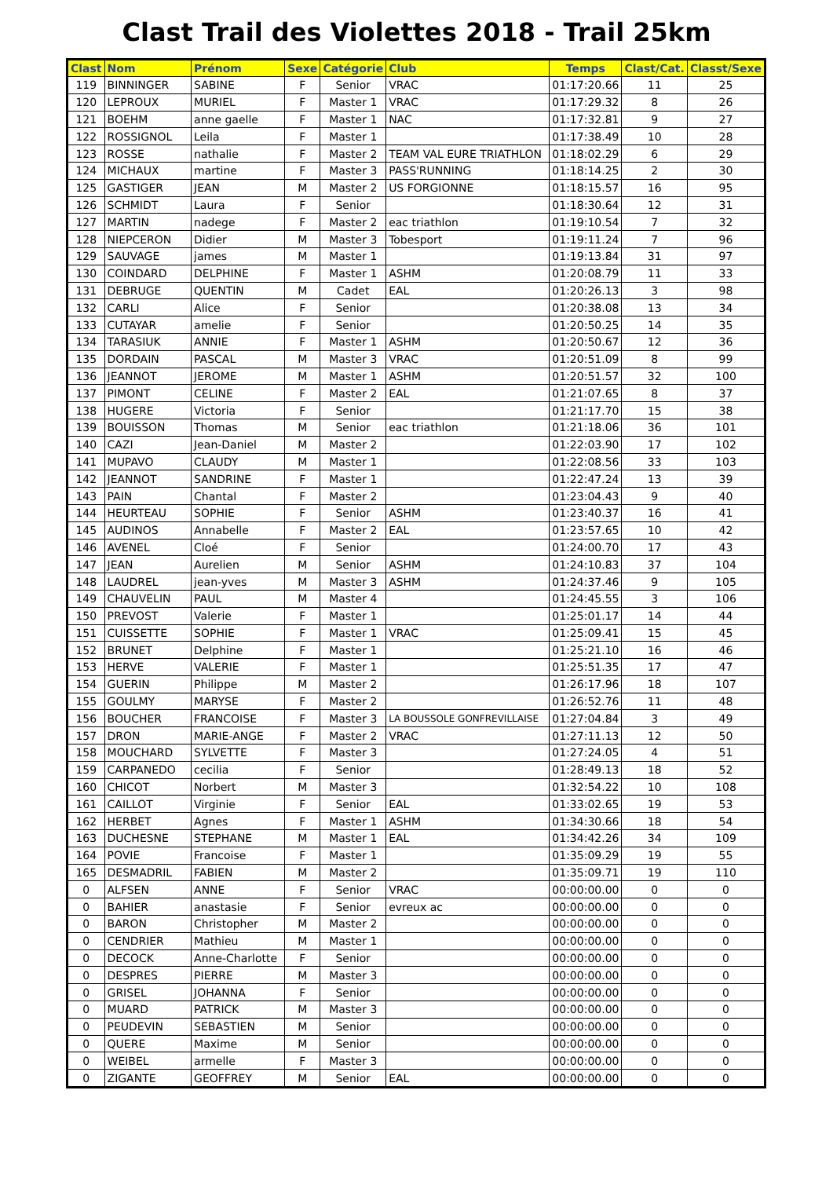Clast Trail des Violettes 2018 - Trail 25km
| Clast | Nom | Prénom | Sexe | Catégorie | Club | Temps | Clast/Cat. | Classt/Sexe |
| --- | --- | --- | --- | --- | --- | --- | --- | --- |
| 119 | BINNINGER | SABINE | F | Senior | VRAC | 01:17:20.66 | 11 | 25 |
| 120 | LEPROUX | MURIEL | F | Master 1 | VRAC | 01:17:29.32 | 8 | 26 |
| 121 | BOEHM | anne gaelle | F | Master 1 | NAC | 01:17:32.81 | 9 | 27 |
| 122 | ROSSIGNOL | Leila | F | Master 1 | | 01:17:38.49 | 10 | 28 |
| 123 | ROSSE | nathalie | F | Master 2 | TEAM VAL EURE TRIATHLON | 01:18:02.29 | 6 | 29 |
| 124 | MICHAUX | martine | F | Master 3 | PASS'RUNNING | 01:18:14.25 | 2 | 30 |
| 125 | GASTIGER | JEAN | M | Master 2 | US FORGIONNE | 01:18:15.57 | 16 | 95 |
| 126 | SCHMIDT | Laura | F | Senior | | 01:18:30.64 | 12 | 31 |
| 127 | MARTIN | nadege | F | Master 2 | eac triathlon | 01:19:10.54 | 7 | 32 |
| 128 | NIEPCERON | Didier | M | Master 3 | Tobesport | 01:19:11.24 | 7 | 96 |
| 129 | SAUVAGE | james | M | Master 1 | | 01:19:13.84 | 31 | 97 |
| 130 | COINDARD | DELPHINE | F | Master 1 | ASHM | 01:20:08.79 | 11 | 33 |
| 131 | DEBRUGE | QUENTIN | M | Cadet | EAL | 01:20:26.13 | 3 | 98 |
| 132 | CARLI | Alice | F | Senior | | 01:20:38.08 | 13 | 34 |
| 133 | CUTAYAR | amelie | F | Senior | | 01:20:50.25 | 14 | 35 |
| 134 | TARASIUK | ANNIE | F | Master 1 | ASHM | 01:20:50.67 | 12 | 36 |
| 135 | DORDAIN | PASCAL | M | Master 3 | VRAC | 01:20:51.09 | 8 | 99 |
| 136 | JEANNOT | JEROME | M | Master 1 | ASHM | 01:20:51.57 | 32 | 100 |
| 137 | PIMONT | CELINE | F | Master 2 | EAL | 01:21:07.65 | 8 | 37 |
| 138 | HUGERE | Victoria | F | Senior | | 01:21:17.70 | 15 | 38 |
| 139 | BOUISSON | Thomas | M | Senior | eac triathlon | 01:21:18.06 | 36 | 101 |
| 140 | CAZI | Jean-Daniel | M | Master 2 | | 01:22:03.90 | 17 | 102 |
| 141 | MUPAVO | CLAUDY | M | Master 1 | | 01:22:08.56 | 33 | 103 |
| 142 | JEANNOT | SANDRINE | F | Master 1 | | 01:22:47.24 | 13 | 39 |
| 143 | PAIN | Chantal | F | Master 2 | | 01:23:04.43 | 9 | 40 |
| 144 | HEURTEAU | SOPHIE | F | Senior | ASHM | 01:23:40.37 | 16 | 41 |
| 145 | AUDINOS | Annabelle | F | Master 2 | EAL | 01:23:57.65 | 10 | 42 |
| 146 | AVENEL | Cloé | F | Senior | | 01:24:00.70 | 17 | 43 |
| 147 | JEAN | Aurelien | M | Senior | ASHM | 01:24:10.83 | 37 | 104 |
| 148 | LAUDREL | jean-yves | M | Master 3 | ASHM | 01:24:37.46 | 9 | 105 |
| 149 | CHAUVELIN | PAUL | M | Master 4 | | 01:24:45.55 | 3 | 106 |
| 150 | PREVOST | Valerie | F | Master 1 | | 01:25:01.17 | 14 | 44 |
| 151 | CUISSETTE | SOPHIE | F | Master 1 | VRAC | 01:25:09.41 | 15 | 45 |
| 152 | BRUNET | Delphine | F | Master 1 | | 01:25:21.10 | 16 | 46 |
| 153 | HERVE | VALERIE | F | Master 1 | | 01:25:51.35 | 17 | 47 |
| 154 | GUERIN | Philippe | M | Master 2 | | 01:26:17.96 | 18 | 107 |
| 155 | GOULMY | MARYSE | F | Master 2 | | 01:26:52.76 | 11 | 48 |
| 156 | BOUCHER | FRANCOISE | F | Master 3 | LA BOUSSOLE GONFREVILLAISE | 01:27:04.84 | 3 | 49 |
| 157 | DRON | MARIE-ANGE | F | Master 2 | VRAC | 01:27:11.13 | 12 | 50 |
| 158 | MOUCHARD | SYLVETTE | F | Master 3 | | 01:27:24.05 | 4 | 51 |
| 159 | CARPANEDO | cecilia | F | Senior | | 01:28:49.13 | 18 | 52 |
| 160 | CHICOT | Norbert | M | Master 3 | | 01:32:54.22 | 10 | 108 |
| 161 | CAILLOT | Virginie | F | Senior | EAL | 01:33:02.65 | 19 | 53 |
| 162 | HERBET | Agnes | F | Master 1 | ASHM | 01:34:30.66 | 18 | 54 |
| 163 | DUCHESNE | STEPHANE | M | Master 1 | EAL | 01:34:42.26 | 34 | 109 |
| 164 | POVIE | Francoise | F | Master 1 | | 01:35:09.29 | 19 | 55 |
| 165 | DESMADRIL | FABIEN | M | Master 2 | | 01:35:09.71 | 19 | 110 |
| 0 | ALFSEN | ANNE | F | Senior | VRAC | 00:00:00.00 | 0 | 0 |
| 0 | BAHIER | anastasie | F | Senior | evreux ac | 00:00:00.00 | 0 | 0 |
| 0 | BARON | Christopher | M | Master 2 | | 00:00:00.00 | 0 | 0 |
| 0 | CENDRIER | Mathieu | M | Master 1 | | 00:00:00.00 | 0 | 0 |
| 0 | DECOCK | Anne-Charlotte | F | Senior | | 00:00:00.00 | 0 | 0 |
| 0 | DESPRES | PIERRE | M | Master 3 | | 00:00:00.00 | 0 | 0 |
| 0 | GRISEL | JOHANNA | F | Senior | | 00:00:00.00 | 0 | 0 |
| 0 | MUARD | PATRICK | M | Master 3 | | 00:00:00.00 | 0 | 0 |
| 0 | PEUDEVIN | SEBASTIEN | M | Senior | | 00:00:00.00 | 0 | 0 |
| 0 | QUERE | Maxime | M | Senior | | 00:00:00.00 | 0 | 0 |
| 0 | WEIBEL | armelle | F | Master 3 | | 00:00:00.00 | 0 | 0 |
| 0 | ZIGANTE | GEOFFREY | M | Senior | EAL | 00:00:00.00 | 0 | 0 |